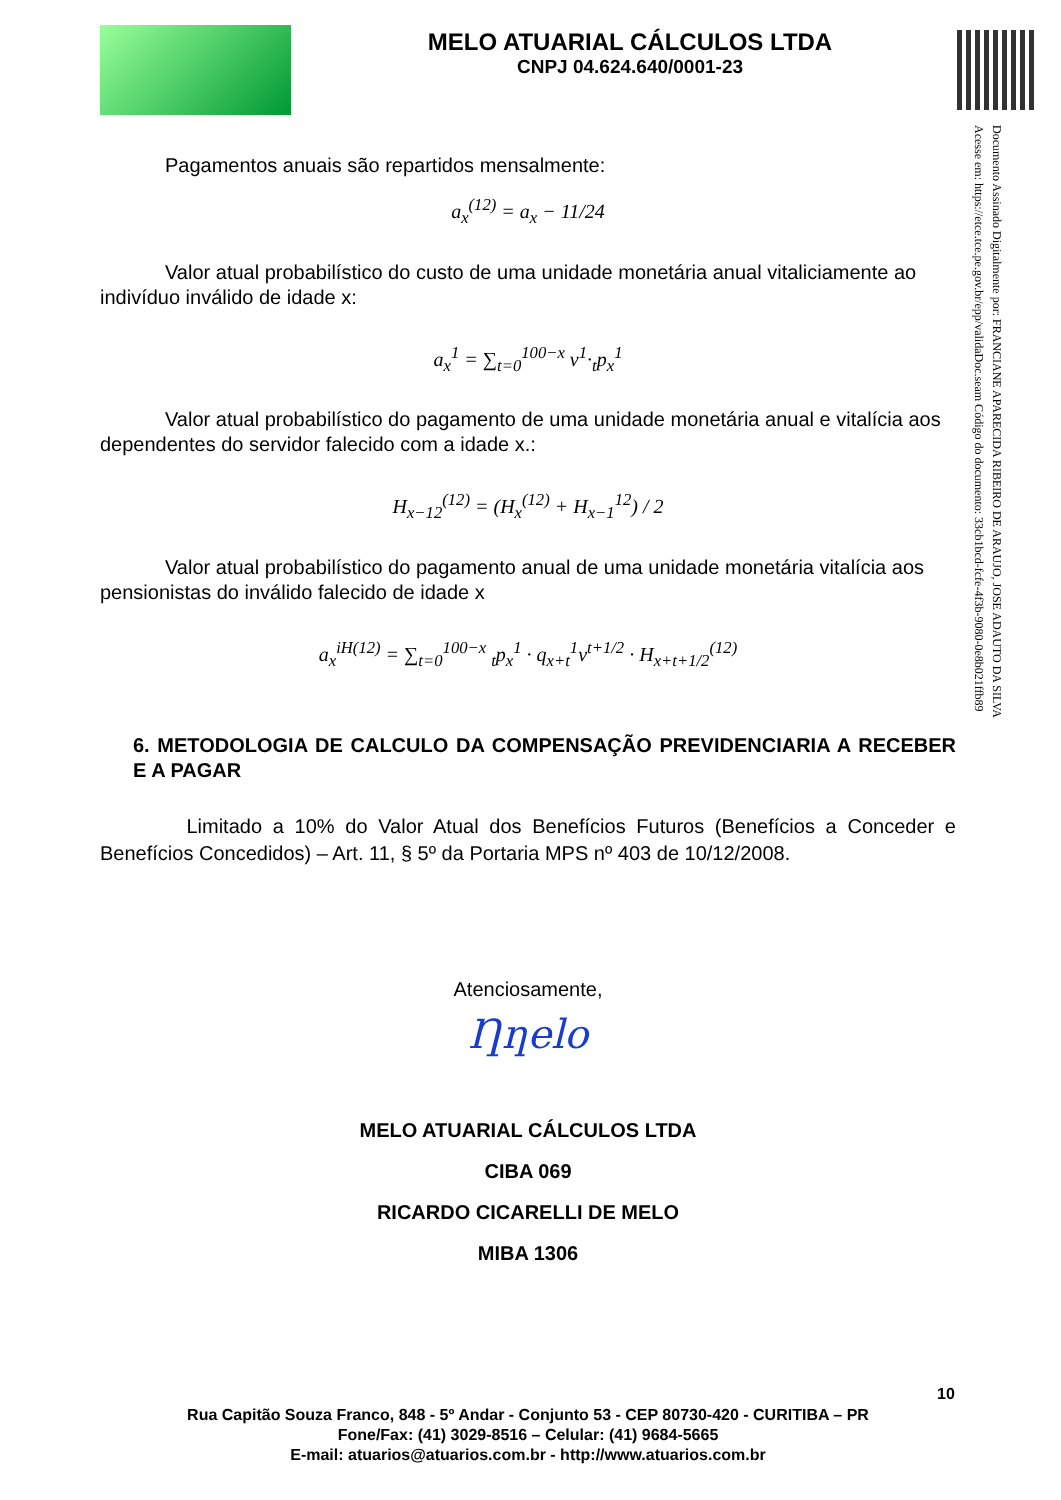MELO ATUARIAL CÁLCULOS LTDA
CNPJ 04.624.640/0001-23
Documento Assinado Digitalmente por: FRANCIANE APARECIDA RIBEIRO DE ARAUJO, JOSE ADAUTO DA SILVA
Acesse em: https://etce.tce.pe.gov.br/epp/validaDoc.seam Código do documento: 33cb1bcd-fcfe-4f3b-9080-0e8b021ffb89
Pagamentos anuais são repartidos mensalmente:
a<sub>x</sub><sup>(12)</sup> = a<sub>x</sub> − 11/24
Valor atual probabilístico do custo de uma unidade monetária anual vitaliciamente ao indivíduo inválido de idade x:
a<sub>x</sub><sup>1</sup> = ∑<sub>t=0</sub><sup>100−x</sup> v<sup>1</sup>·<sub>t</sub>p<sub>x</sub><sup>1</sup>
Valor atual probabilístico do pagamento de uma unidade monetária anual e vitalícia aos dependentes do servidor falecido com a idade x.:
H<sub>x−12</sub><sup>(12)</sup> = (H<sub>x</sub><sup>(12)</sup> + H<sub>x−1</sub><sup>12</sup>) / 2
Valor atual probabilístico do pagamento anual de uma unidade monetária vitalícia aos pensionistas do inválido falecido de idade x
a<sub>x</sub><sup>iH(12)</sup> = ∑<sub>t=0</sub><sup>100−x</sup> <sub>t</sub>p<sub>x</sub><sup>1</sup> · q<sub>x+t</sub><sup>1</sup>v<sup>t+1/2</sup> · H<sub>x+t+1/2</sub><sup>(12)</sup>
6. METODOLOGIA DE CALCULO DA COMPENSAÇÃO PREVIDENCIARIA A RECEBER E A PAGAR
Limitado a 10% do Valor Atual dos Benefícios Futuros (Benefícios a Conceder e Benefícios Concedidos) – Art. 11, § 5º da Portaria MPS nº 403 de 10/12/2008.
Atenciosamente,
Ƞƞelo
MELO ATUARIAL CÁLCULOS LTDA
CIBA 069
RICARDO CICARELLI DE MELO
MIBA 1306
10
Rua Capitão Souza Franco, 848 - 5º Andar - Conjunto 53 - CEP 80730-420 - CURITIBA – PR
Fone/Fax: (41) 3029-8516 – Celular: (41) 9684-5665
E-mail: atuarios@atuarios.com.br - http://www.atuarios.com.br